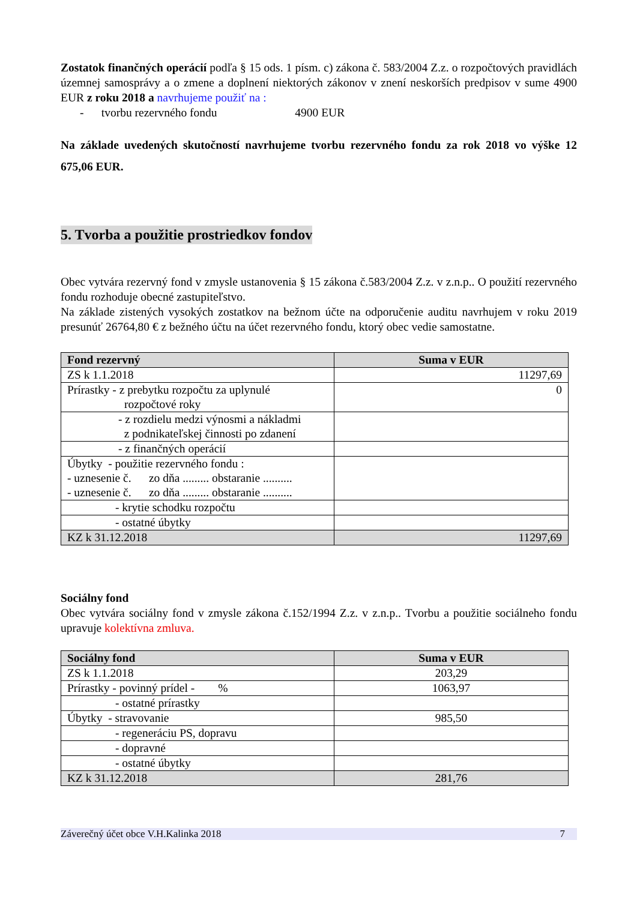Zostatok finančných operácií podľa § 15 ods. 1 písm. c) zákona č. 583/2004 Z.z. o rozpočtových pravidlách územnej samosprávy a o zmene a doplnení niektorých zákonov v znení neskorších predpisov v sume 4900 EUR z roku 2018 a navrhujeme použiť na :
- tvorbu rezervného fondu 4900 EUR
Na základe uvedených skutočností navrhujeme tvorbu rezervného fondu za rok 2018 vo výške 12 675,06 EUR.
5. Tvorba a použitie prostriedkov fondov
Obec vytvára rezervný fond v zmysle ustanovenia § 15 zákona č.583/2004 Z.z. v z.n.p.. O použití rezervného fondu rozhoduje obecné zastupiteľstvo.
Na základe zistených vysokých zostatkov na bežnom účte na odporučenie auditu navrhujem v roku 2019 presunúť 26764,80 € z bežného účtu na účet rezervného fondu, ktorý obec vedie samostatne.
| Fond rezervný | Suma v EUR |
| --- | --- |
| ZS k 1.1.2018 | 11297,69 |
| Prírastky - z prebytku rozpočtu za uplynulé rozpočtové roky | 0 |
| - z rozdielu medzi výnosmi a nákladmi z podnikateľskej činnosti po zdanení | |
| - z finančných operácií | |
| Úbytky - použitie rezervného fondu : - uznesenie č. zo dňa ......... obstaranie .......... - uznesenie č. zo dňa ......... obstaranie .......... | |
| - krytie schodku rozpočtu | |
| - ostatné úbytky | |
| KZ k 31.12.2018 | 11297,69 |
Sociálny fond
Obec vytvára sociálny fond v zmysle zákona č.152/1994 Z.z. v z.n.p.. Tvorbu a použitie sociálneho fondu upravuje kolektívna zmluva.
| Sociálny fond | Suma v EUR |
| --- | --- |
| ZS k 1.1.2018 | 203,29 |
| Prírastky - povinný prídel - % | 1063,97 |
| - ostatné prírastky | |
| Úbytky - stravovanie | 985,50 |
| - regeneráciu PS, dopravu | |
| - dopravné | |
| - ostatné úbytky | |
| KZ k 31.12.2018 | 281,76 |
Záverečný účet obce V.H.Kalinka 2018 7